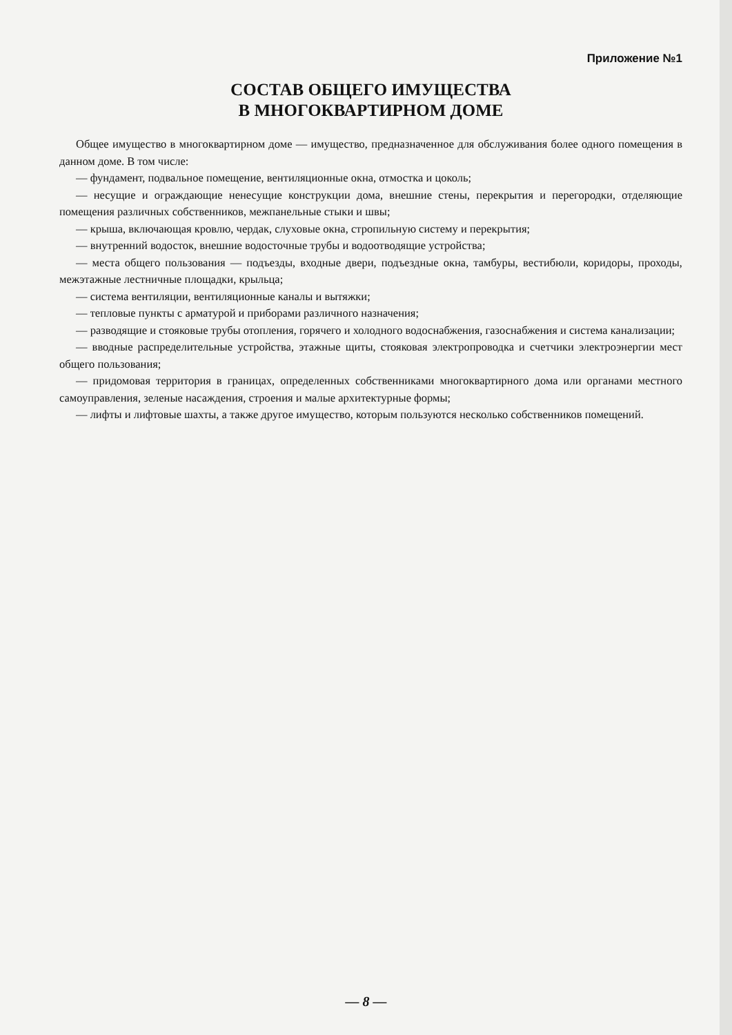Приложение №1
СОСТАВ ОБЩЕГО ИМУЩЕСТВА
В МНОГОКВАРТИРНОМ ДОМЕ
Общее имущество в многоквартирном доме — имущество, предназначенное для обслуживания более одного помещения в данном доме. В том числе:
— фундамент, подвальное помещение, вентиляционные окна, отмостка и цоколь;
— несущие и ограждающие ненесущие конструкции дома, внешние стены, перекрытия и перегородки, отделяющие помещения различных собственников, межпанельные стыки и швы;
— крыша, включающая кровлю, чердак, слуховые окна, стропильную систему и перекрытия;
— внутренний водосток, внешние водосточные трубы и водоотводящие устройства;
— места общего пользования — подъезды, входные двери, подъездные окна, тамбуры, вестибюли, коридоры, проходы, межэтажные лестничные площадки, крыльца;
— система вентиляции, вентиляционные каналы и вытяжки;
— тепловые пункты с арматурой и приборами различного назначения;
— разводящие и стояковые трубы отопления, горячего и холодного водоснабжения, газоснабжения и система канализации;
— вводные распределительные устройства, этажные щиты, стояковая электропроводка и счетчики электроэнергии мест общего пользования;
— придомовая территория в границах, определенных собственниками многоквартирного дома или органами местного самоуправления, зеленые насаждения, строения и малые архитектурные формы;
— лифты и лифтовые шахты, а также другое имущество, которым пользуются несколько собственников помещений.
— 8 —